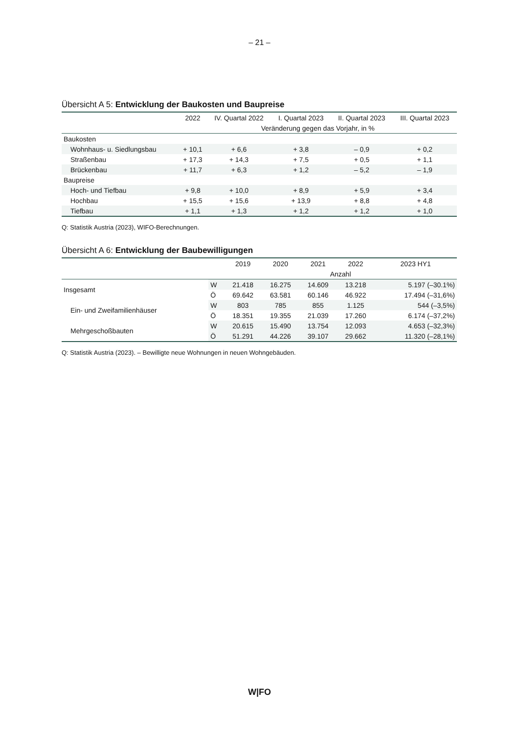– 21 –
Übersicht A 5: Entwicklung der Baukosten und Baupreise
| | 2022 | IV. Quartal 2022 | I. Quartal 2023 | II. Quartal 2023 | III. Quartal 2023 |
| --- | --- | --- | --- | --- | --- |
| | Veränderung gegen das Vorjahr, in % | | | | |
| Baukosten | | | | | |
| Wohnhaus- u. Siedlungsbau | + 10,1 | + 6,6 | + 3,8 | – 0,9 | + 0,2 |
| Straßenbau | + 17,3 | + 14,3 | + 7,5 | + 0,5 | + 1,1 |
| Brückenbau | + 11,7 | + 6,3 | + 1,2 | – 5,2 | – 1,9 |
| Baupreise | | | | | |
| Hoch- und Tiefbau | + 9,8 | + 10,0 | + 8,9 | + 5,9 | + 3,4 |
| Hochbau | + 15,5 | + 15,6 | + 13,9 | + 8,8 | + 4,8 |
| Tiefbau | + 1,1 | + 1,3 | + 1,2 | + 1,2 | + 1,0 |
Q: Statistik Austria (2023), WIFO-Berechnungen.
Übersicht A 6: Entwicklung der Baubewilligungen
| | | 2019 | 2020 | 2021 | 2022 | 2023 HY1 |
| --- | --- | --- | --- | --- | --- | --- |
| | | Anzahl | | | | |
| Insgesamt | W | 21.418 | 16.275 | 14.609 | 13.218 | 5.197 (–30.1%) |
| | Ö | 69.642 | 63.581 | 60.146 | 46.922 | 17.494 (–31,6%) |
| Ein- und Zweifamilienhäuser | W | 803 | 785 | 855 | 1.125 | 544 (–3,5%) |
| | Ö | 18.351 | 19.355 | 21.039 | 17.260 | 6.174 (–37,2%) |
| Mehrgeschoßbauten | W | 20.615 | 15.490 | 13.754 | 12.093 | 4.653 (–32,3%) |
| | Ö | 51.291 | 44.226 | 39.107 | 29.662 | 11.320 (–28,1%) |
Q: Statistik Austria (2023). – Bewilligte neue Wohnungen in neuen Wohngebäuden.
W|FO